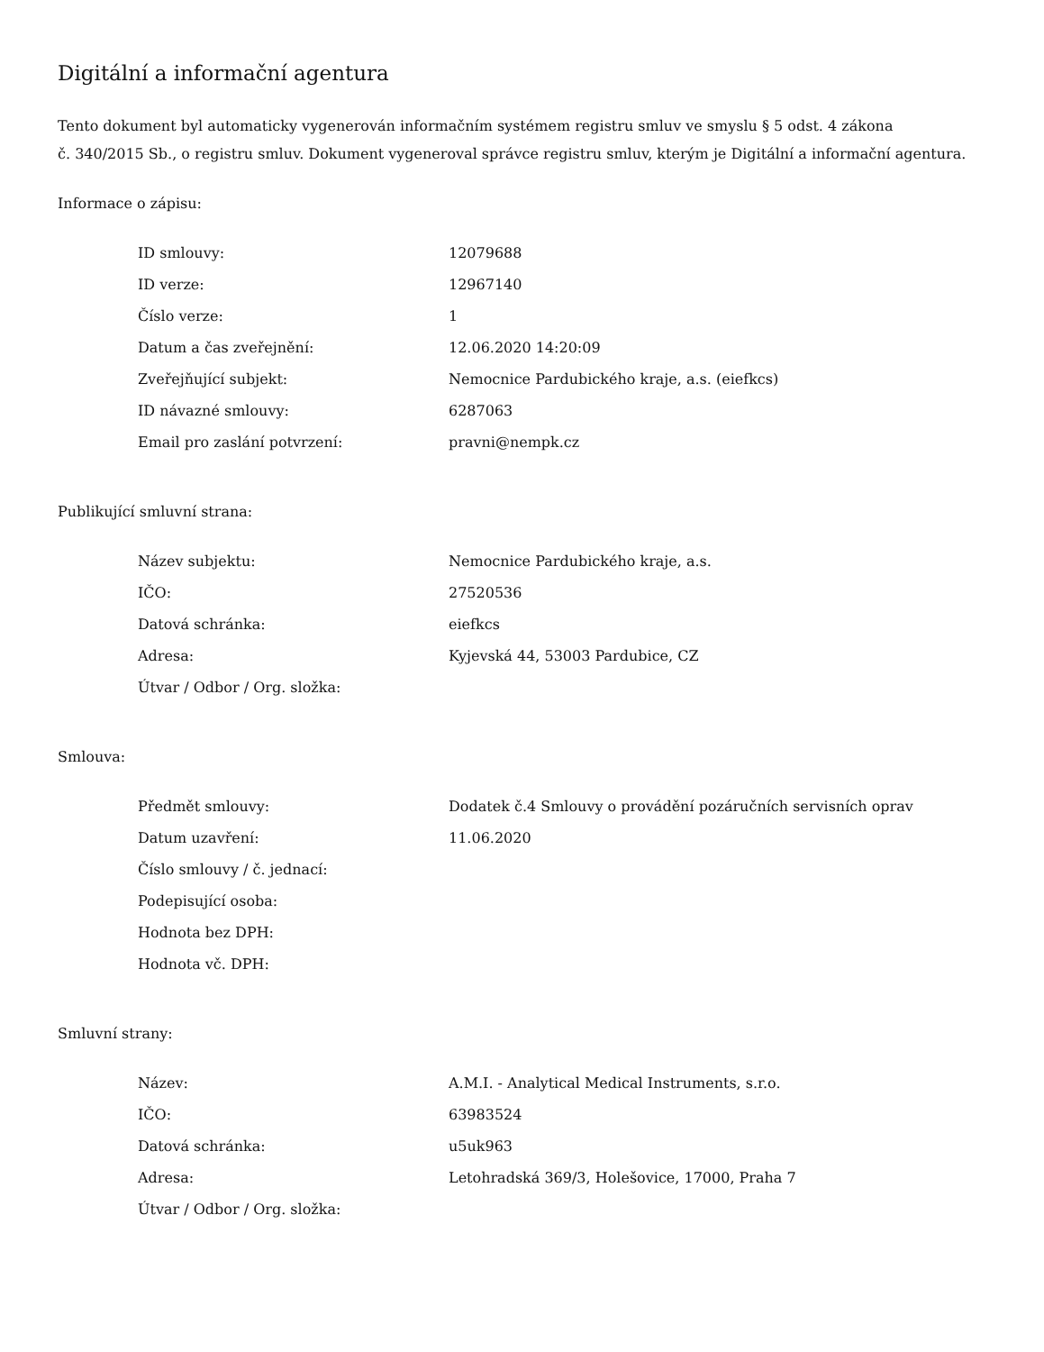Digitální a informační agentura
Tento dokument byl automaticky vygenerován informačním systémem registru smluv ve smyslu § 5 odst. 4 zákona
č. 340/2015 Sb., o registru smluv. Dokument vygeneroval správce registru smluv, kterým je Digitální a informační agentura.
Informace o zápisu:
| ID smlouvy: | 12079688 |
| ID verze: | 12967140 |
| Číslo verze: | 1 |
| Datum a čas zveřejnění: | 12.06.2020 14:20:09 |
| Zveřejňující subjekt: | Nemocnice Pardubického kraje, a.s. (eiefkcs) |
| ID návazné smlouvy: | 6287063 |
| Email pro zaslání potvrzení: | pravni@nempk.cz |
Publikující smluvní strana:
| Název subjektu: | Nemocnice Pardubického kraje, a.s. |
| IČO: | 27520536 |
| Datová schránka: | eiefkcs |
| Adresa: | Kyjevská 44, 53003 Pardubice, CZ |
| Útvar / Odbor / Org. složka: | |
Smlouva:
| Předmět smlouvy: | Dodatek č.4 Smlouvy o provádění pozáručních servisních oprav |
| Datum uzavření: | 11.06.2020 |
| Číslo smlouvy / č. jednací: | |
| Podepisující osoba: | |
| Hodnota bez DPH: | |
| Hodnota vč. DPH: | |
Smluvní strany:
| Název: | A.M.I. - Analytical Medical Instruments, s.r.o. |
| IČO: | 63983524 |
| Datová schránka: | u5uk963 |
| Adresa: | Letohradská 369/3, Holešovice, 17000, Praha 7 |
| Útvar / Odbor / Org. složka: | |